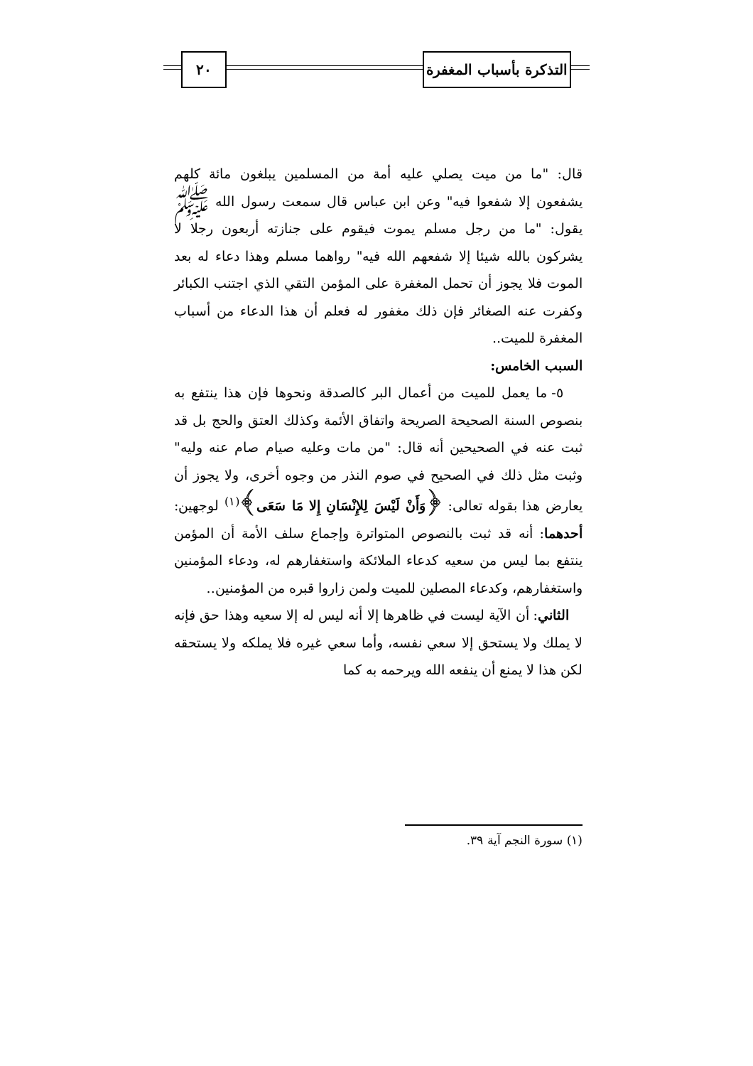التذكرة بأسباب المغفرة
٢٠
قال: "ما من ميت يصلي عليه أمة من المسلمين يبلغون مائة كلهم يشفعون إلا شفعوا فيه" وعن ابن عباس قال سمعت رسول الله ﷺ يقول: "ما من رجل مسلم يموت فيقوم على جنازته أربعون رجلا لا يشركون بالله شيئا إلا شفعهم الله فيه" رواهما مسلم وهذا دعاء له بعد الموت فلا يجوز أن تحمل المغفرة على المؤمن التقي الذي اجتنب الكبائر وكفرت عنه الصغائر فإن ذلك مغفور له فعلم أن هذا الدعاء من أسباب المغفرة للميت..
السبب الخامس:
٥- ما يعمل للميت من أعمال البر كالصدقة ونحوها فإن هذا ينتفع به بنصوص السنة الصحيحة الصريحة واتفاق الأئمة وكذلك العتق والحج بل قد ثبت عنه في الصحيحين أنه قال: "من مات وعليه صيام صام عنه وليه" وثبت مثل ذلك في الصحيح في صوم النذر من وجوه أخرى، ولا يجوز أن يعارض هذا بقوله تعالى: ﴿وَأَنْ لَيْسَ لِلإِنْسَانِ إِلا مَا سَعَى﴾<sup>(١)</sup> لوجهين: أحدهما: أنه قد ثبت بالنصوص المتواترة وإجماع سلف الأمة أن المؤمن ينتفع بما ليس من سعيه كدعاء الملائكة واستغفارهم له، ودعاء المؤمنين واستغفارهم، وكدعاء المصلين للميت ولمن زاروا قبره من المؤمنين..
الثاني: أن الآية ليست في ظاهرها إلا أنه ليس له إلا سعيه وهذا حق فإنه لا يملك ولا يستحق إلا سعي نفسه، وأما سعي غيره فلا يملكه ولا يستحقه لكن هذا لا يمنع أن ينفعه الله ويرحمه به كما
(١) سورة النجم آية ٣٩.